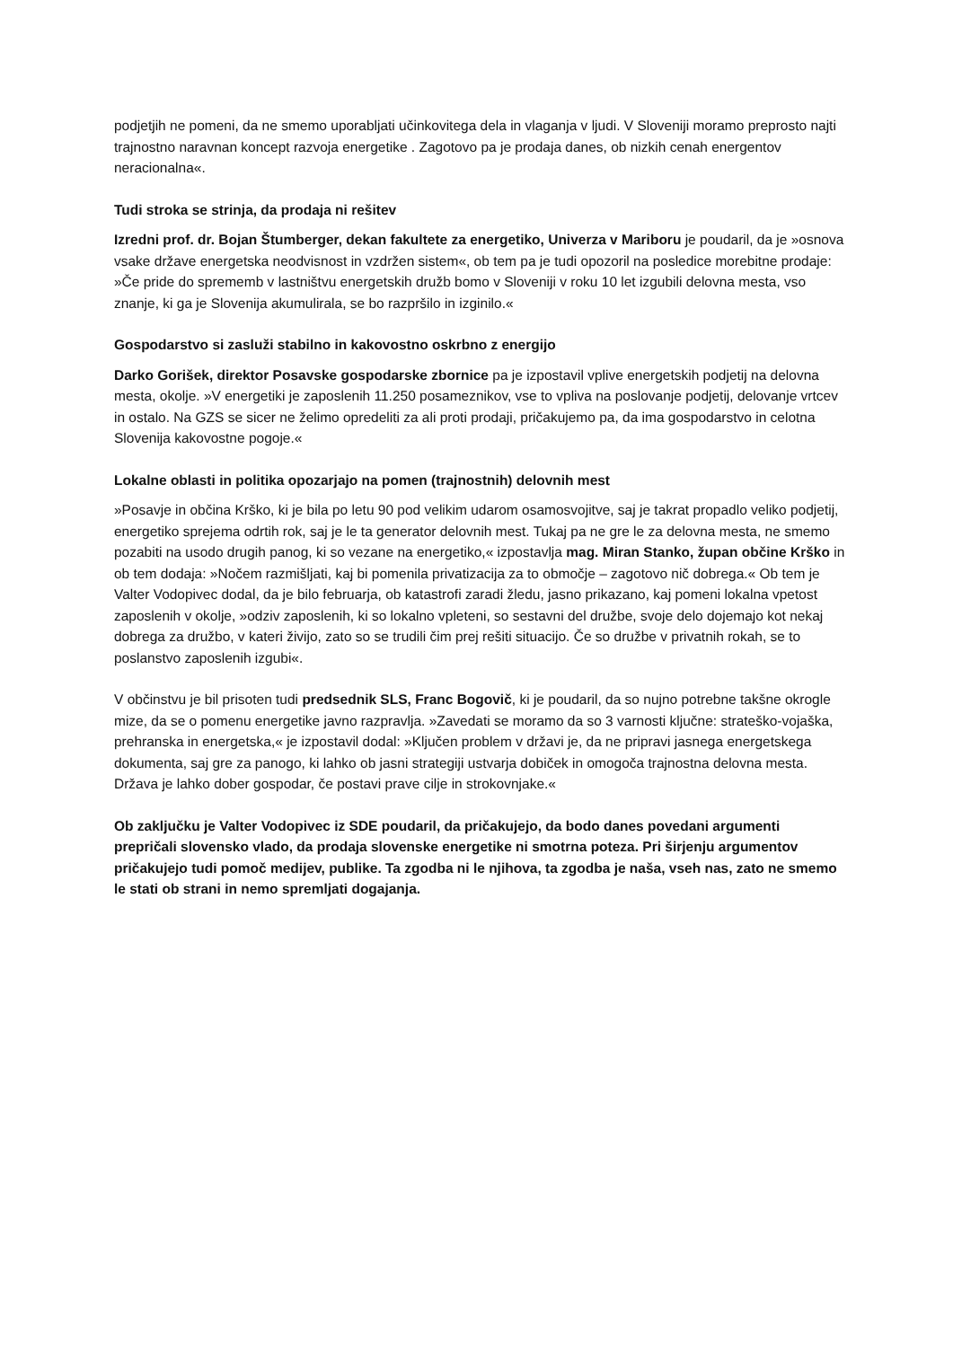podjetjih ne pomeni, da ne smemo uporabljati učinkovitega dela in vlaganja v ljudi. V Sloveniji moramo preprosto najti trajnostno naravnan koncept razvoja energetike . Zagotovo pa je prodaja danes, ob nizkih cenah energentov neracionalna«.
Tudi stroka se strinja, da prodaja ni rešitev
Izredni prof. dr. Bojan Štumberger, dekan fakultete za energetiko, Univerza v Mariboru je poudaril, da je »osnova vsake države energetska neodvisnost in vzdržen sistem«, ob tem pa je tudi opozoril na posledice morebitne prodaje: »Če pride do sprememb v lastništvu energetskih družb bomo v Sloveniji v roku 10 let izgubili delovna mesta, vso znanje, ki ga je Slovenija akumulirala, se bo razpršilo in izginilo.«
Gospodarstvo si zasluži stabilno in kakovostno oskrbno z energijo
Darko Gorišek, direktor Posavske gospodarske zbornice pa je izpostavil vplive energetskih podjetij na delovna mesta, okolje. »V energetiki je zaposlenih 11.250 posameznikov, vse to vpliva na poslovanje podjetij, delovanje vrtcev in ostalo. Na GZS se sicer ne želimo opredeliti za ali proti prodaji, pričakujemo pa, da ima gospodarstvo in celotna Slovenija kakovostne pogoje.«
Lokalne oblasti in politika opozarjajo na pomen (trajnostnih) delovnih mest
»Posavje in občina Krško, ki je bila po letu 90 pod velikim udarom osamosvojitve, saj je takrat propadlo veliko podjetij, energetiko sprejema odrtih rok, saj je le ta generator delovnih mest. Tukaj pa ne gre le za delovna mesta, ne smemo pozabiti na usodo drugih panog, ki so vezane na energetiko,« izpostavlja mag. Miran Stanko, župan občine Krško in ob tem dodaja: »Nočem razmišljati, kaj bi pomenila privatizacija za to območje – zagotovo nič dobrega.« Ob tem je Valter Vodopivec dodal, da je bilo februarja, ob katastrofi zaradi žledu, jasno prikazano, kaj pomeni lokalna vpetost zaposlenih v okolje, »odziv zaposlenih, ki so lokalno vpleteni, so sestavni del družbe, svoje delo dojemajo kot nekaj dobrega za družbo, v kateri živijo, zato so se trudili čim prej rešiti situacijo. Če so družbe v privatnih rokah, se to poslanstvo zaposlenih izgubi«.
V občinstvu je bil prisoten tudi predsednik SLS, Franc Bogovič, ki je poudaril, da so nujno potrebne takšne okrogle mize, da se o pomenu energetike javno razpravlja. »Zavedati se moramo da so 3 varnosti ključne: strateško-vojaška, prehranska in energetska,« je izpostavil dodal: »Ključen problem v državi je, da ne pripravi jasnega energetskega dokumenta, saj gre za panogo, ki lahko ob jasni strategiji ustvarja dobiček in omogoča trajnostna delovna mesta. Država je lahko dober gospodar, če postavi prave cilje in strokovnjake.«
Ob zaključku je Valter Vodopivec iz SDE poudaril, da pričakujejo, da bodo danes povedani argumenti prepričali slovensko vlado, da prodaja slovenske energetike ni smotrna poteza. Pri širjenju argumentov pričakujejo tudi pomoč medijev, publike. Ta zgodba ni le njihova, ta zgodba je naša, vseh nas, zato ne smemo le stati ob strani in nemo spremljati dogajanja.